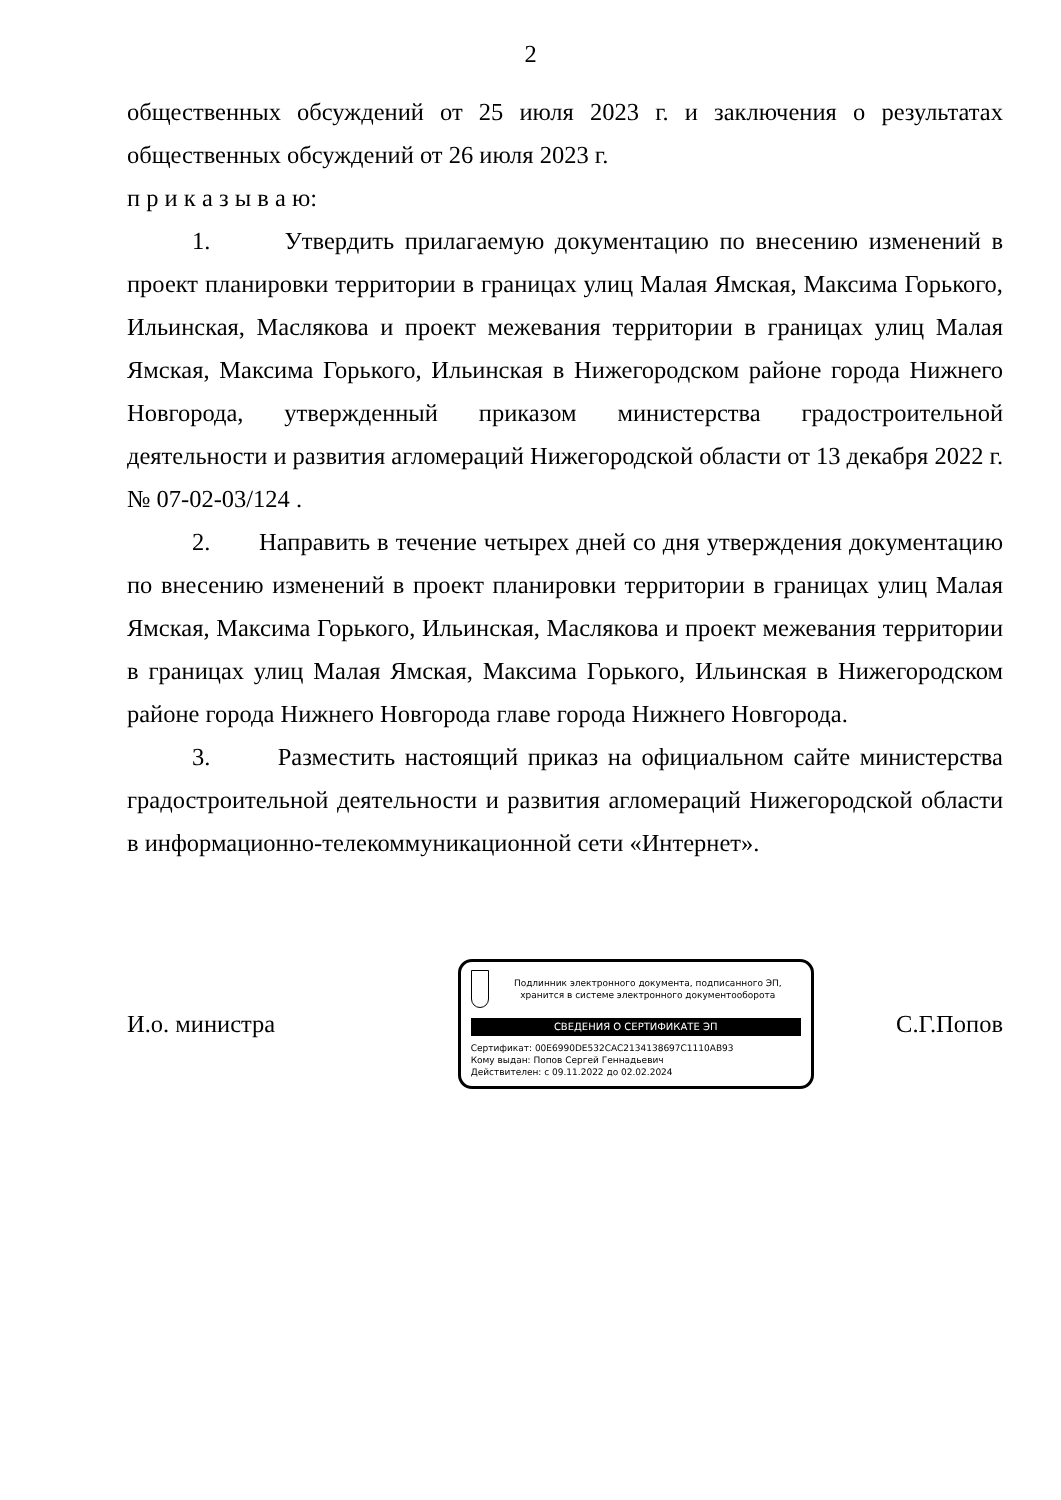2
общественных обсуждений от 25 июля 2023 г. и заключения о результатах общественных обсуждений от 26 июля 2023 г.
п р и к а з ы в а ю:
1. Утвердить прилагаемую документацию по внесению изменений в проект планировки территории в границах улиц Малая Ямская, Максима Горького, Ильинская, Маслякова и проект межевания территории в границах улиц Малая Ямская, Максима Горького, Ильинская в Нижегородском районе города Нижнего Новгорода, утвержденный приказом министерства градостроительной деятельности и развития агломераций Нижегородской области от 13 декабря 2022 г. № 07-02-03/124 .
2. Направить в течение четырех дней со дня утверждения документацию по внесению изменений в проект планировки территории в границах улиц Малая Ямская, Максима Горького, Ильинская, Маслякова и проект межевания территории в границах улиц Малая Ямская, Максима Горького, Ильинская в Нижегородском районе города Нижнего Новгорода главе города Нижнего Новгорода.
3. Разместить настоящий приказ на официальном сайте министерства градостроительной деятельности и развития агломераций Нижегородской области в информационно-телекоммуникационной сети «Интернет».
И.о. министра
Подлинник электронного документа, подписанного ЭП, хранится в системе электронного документооборота
СВЕДЕНИЯ О СЕРТИФИКАТЕ ЭП
Сертификат: 00E6990DE532CAC2134138697C1110AB93
Кому выдан: Попов Сергей Геннадьевич
Действителен: с 09.11.2022 до 02.02.2024
С.Г.Попов